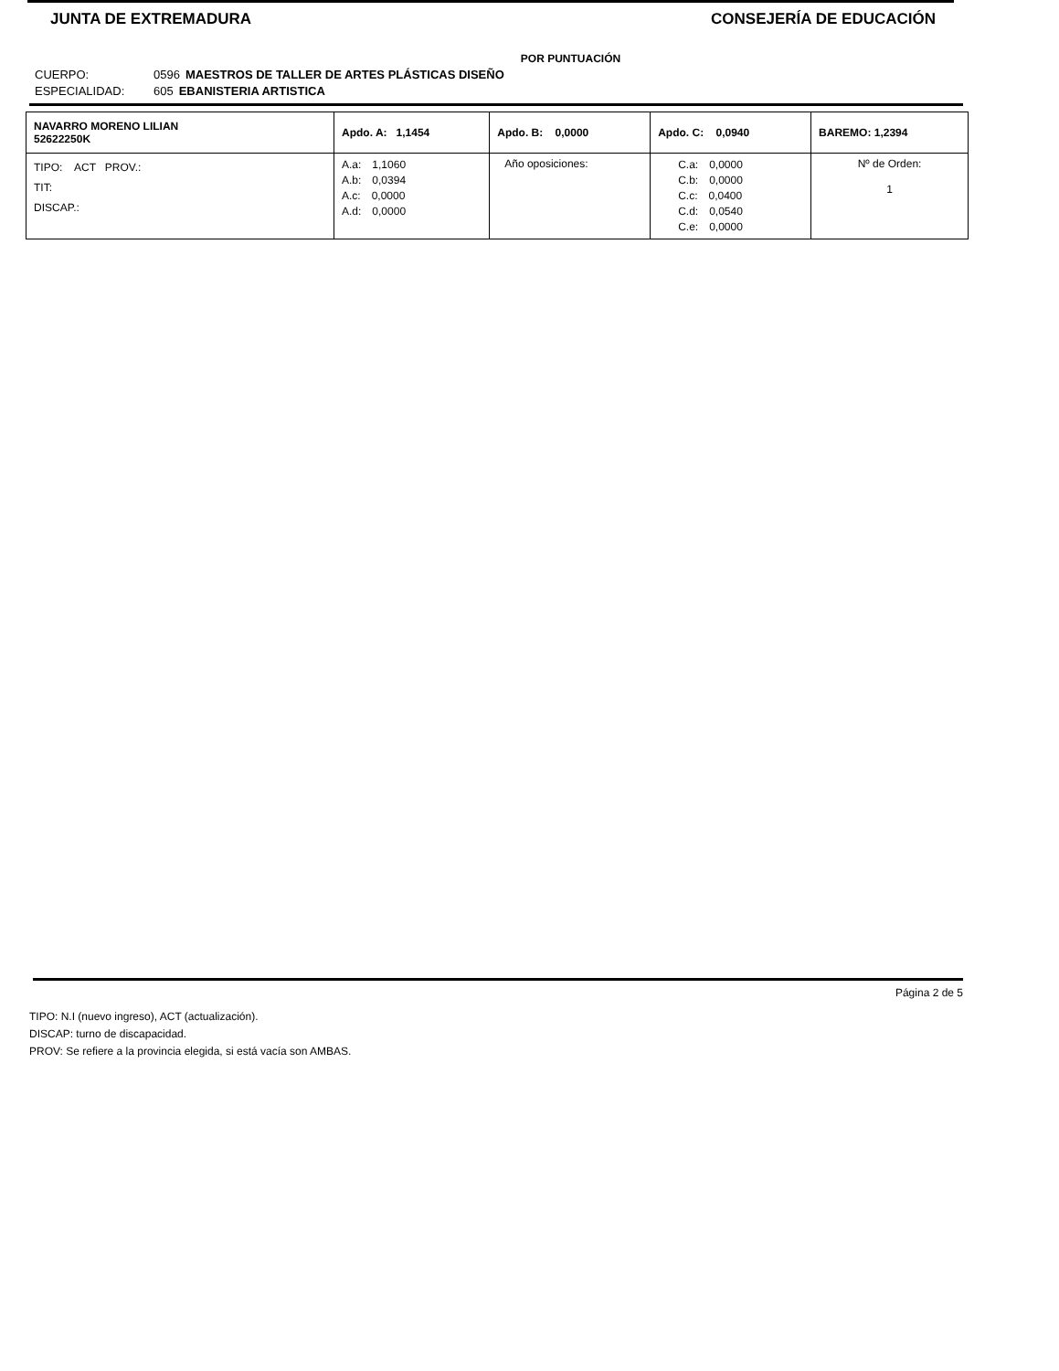JUNTA DE EXTREMADURA CONSEJERÍA DE EDUCACIÓN
POR PUNTUACIÓN
CUERPO: 0596 MAESTROS DE TALLER DE ARTES PLÁSTICAS DISEÑO
ESPECIALIDAD: 605 EBANISTERIA ARTISTICA
| NAVARRO MORENO LILIAN 52622250K | Apdo. A: 1,1454 | Apdo. B: 0,0000 | Apdo. C: 0,0940 | BAREMO: 1,2394 |
| TIPO: ACT PROV.: TIT: DISCAP.: | A.a: 1,1060 A.b: 0,0394 A.c: 0,0000 A.d: 0,0000 | Año oposiciones: | C.a: 0,0000 C.b: 0,0000 C.c: 0,0400 C.d: 0,0540 C.e: 0,0000 | Nº de Orden: 1 |
Página 2 de 5
TIPO: N.I (nuevo ingreso), ACT (actualización).
DISCAP: turno de discapacidad.
PROV: Se refiere a la provincia elegida, si está vacía son AMBAS.